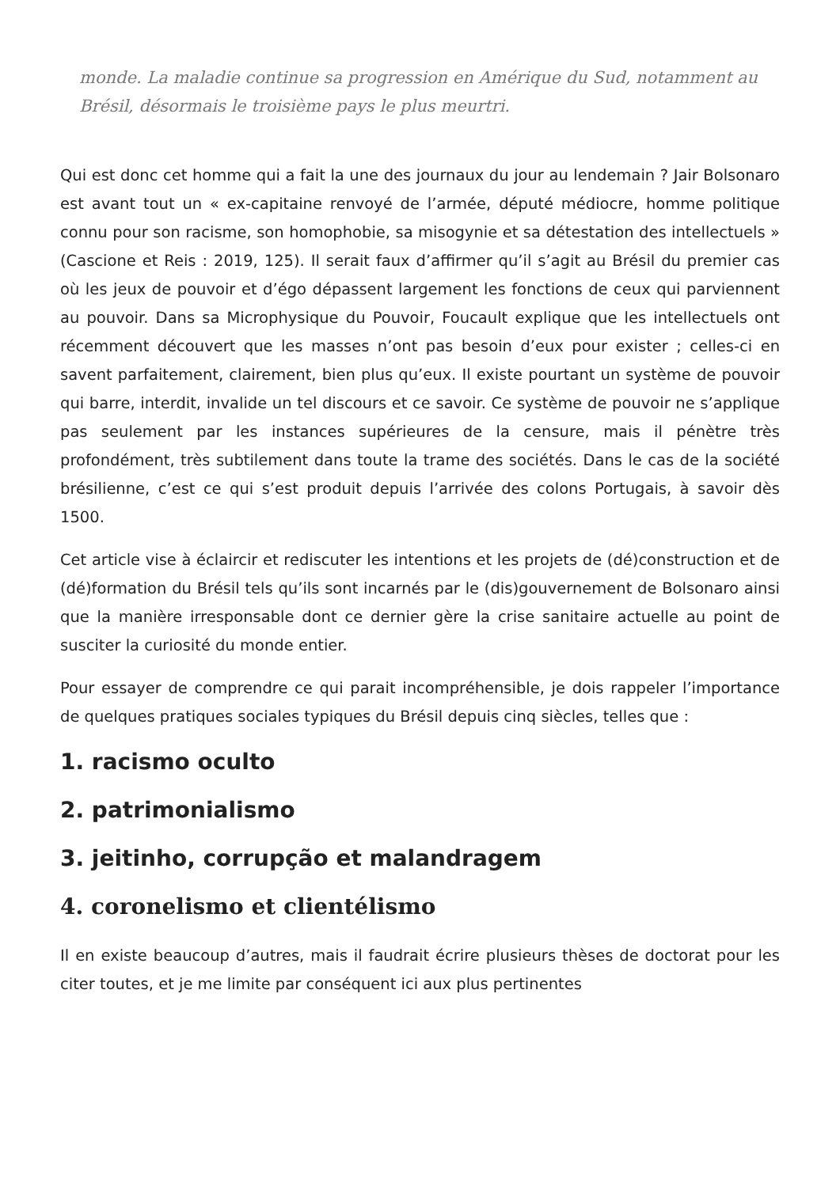monde. La maladie continue sa progression en Amérique du Sud, notamment au Brésil, désormais le troisième pays le plus meurtri.
Qui est donc cet homme qui a fait la une des journaux du jour au lendemain ? Jair Bolsonaro est avant tout un « ex-capitaine renvoyé de l’armée, député médiocre, homme politique connu pour son racisme, son homophobie, sa misogynie et sa détestation des intellectuels » (Cascione et Reis : 2019, 125). Il serait faux d’affirmer qu’il s’agit au Brésil du premier cas où les jeux de pouvoir et d’égo dépassent largement les fonctions de ceux qui parviennent au pouvoir. Dans sa Microphysique du Pouvoir, Foucault explique que les intellectuels ont récemment découvert que les masses n’ont pas besoin d’eux pour exister ; celles-ci en savent parfaitement, clairement, bien plus qu’eux. Il existe pourtant un système de pouvoir qui barre, interdit, invalide un tel discours et ce savoir. Ce système de pouvoir ne s’applique pas seulement par les instances supérieures de la censure, mais il pénètre très profondément, très subtilement dans toute la trame des sociétés. Dans le cas de la société brésilienne, c’est ce qui s’est produit depuis l’arrivée des colons Portugais, à savoir dès 1500.
Cet article vise à éclaircir et rediscuter les intentions et les projets de (dé)construction et de (dé)formation du Brésil tels qu’ils sont incarnés par le (dis)gouvernement de Bolsonaro ainsi que la manière irresponsable dont ce dernier gère la crise sanitaire actuelle au point de susciter la curiosité du monde entier.
Pour essayer de comprendre ce qui parait incompréhensible, je dois rappeler l’importance de quelques pratiques sociales typiques du Brésil depuis cinq siècles, telles que :
1. racismo oculto
2. patrimonialismo
3. jeitinho, corrupção et malandragem
4. coronelismo et clientélismo
Il en existe beaucoup d’autres, mais il faudrait écrire plusieurs thèses de doctorat pour les citer toutes, et je me limite par conséquent ici aux plus pertinentes